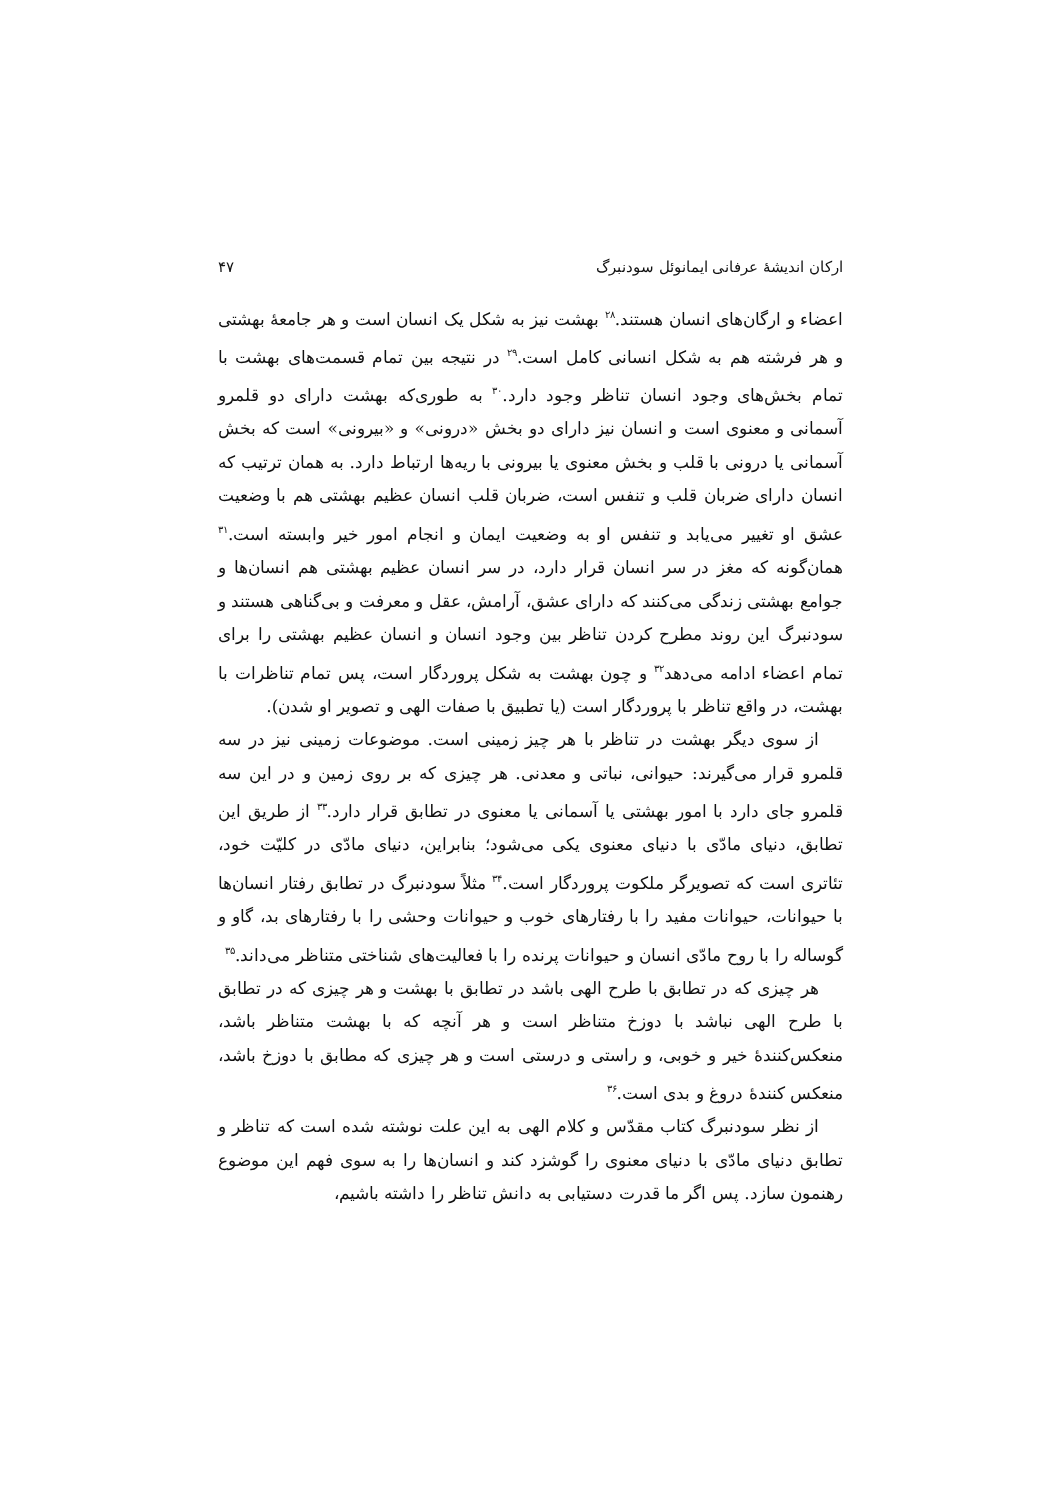ارکان اندیشۀ عرفانی ایمانوئل سودنبرگ ۴۷
اعضاء و ارگان‌های انسان هستند.<sup>۲۸</sup> بهشت نیز به شکل یک انسان است و هر جامعۀ بهشتی و هر فرشته هم به شکل انسانی کامل است.<sup>۲۹</sup> در نتیجه بین تمام قسمت‌های بهشت با تمام بخش‌های وجود انسان تناظر وجود دارد.<sup>۳۰</sup> به طوری‌که بهشت دارای دو قلمرو آسمانی و معنوی است و انسان نیز دارای دو بخش «درونی» و «بیرونی» است که بخش آسمانی یا درونی با قلب و بخش معنوی یا بیرونی با ریه‌ها ارتباط دارد. به همان ترتیب که انسان دارای ضربان قلب و تنفس است، ضربان قلب انسان عظیم بهشتی هم با وضعیت عشق او تغییر می‌یابد و تنفس او به وضعیت ایمان و انجام امور خیر وابسته است.<sup>۳۱</sup> همان‌گونه که مغز در سر انسان قرار دارد، در سر انسان عظیم بهشتی هم انسان‌ها و جوامع بهشتی زندگی می‌کنند که دارای عشق، آرامش، عقل و معرفت و بی‌گناهی هستند و سودنبرگ این روند مطرح کردن تناظر بین وجود انسان و انسان عظیم بهشتی را برای تمام اعضاء ادامه می‌دهد<sup>۳۲</sup> و چون بهشت به شکل پروردگار است، پس تمام تناظرات با بهشت، در واقع تناظر با پروردگار است (یا تطبیق با صفات الهی و تصویر او شدن).
از سوی دیگر بهشت در تناظر با هر چیز زمینی است. موضوعات زمینی نیز در سه قلمرو قرار می‌گیرند: حیوانی، نباتی و معدنی. هر چیزی که بر روی زمین و در این سه قلمرو جای دارد با امور بهشتی یا آسمانی یا معنوی در تطابق قرار دارد.<sup>۳۳</sup> از طریق این تطابق، دنیای مادّی با دنیای معنوی یکی می‌شود؛ بنابراین، دنیای مادّی در کلیّت خود، تئاتری است که تصویرگر ملکوت پروردگار است.<sup>۳۴</sup> مثلاً سودنبرگ در تطابق رفتار انسان‌ها با حیوانات، حیوانات مفید را با رفتارهای خوب و حیوانات وحشی را با رفتارهای بد، گاو و گوساله را با روح مادّی انسان و حیوانات پرنده را با فعالیت‌های شناختی متناظر می‌داند.<sup>۳۵</sup>
هر چیزی که در تطابق با طرح الهی باشد در تطابق با بهشت و هر چیزی که در تطابق با طرح الهی نباشد با دوزخ متناظر است و هر آنچه که با بهشت متناظر باشد، منعکس‌کنندۀ خیر و خوبی، و راستی و درستی است و هر چیزی که مطابق با دوزخ باشد، منعکس کنندۀ دروغ و بدی است.<sup>۳۶</sup>
از نظر سودنبرگ کتاب مقدّس و کلام الهی به این علت نوشته شده است که تناظر و تطابق دنیای مادّی با دنیای معنوی را گوشزد کند و انسان‌ها را به سوی فهم این موضوع رهنمون سازد. پس اگر ما قدرت دستیابی به دانش تناظر را داشته باشیم،